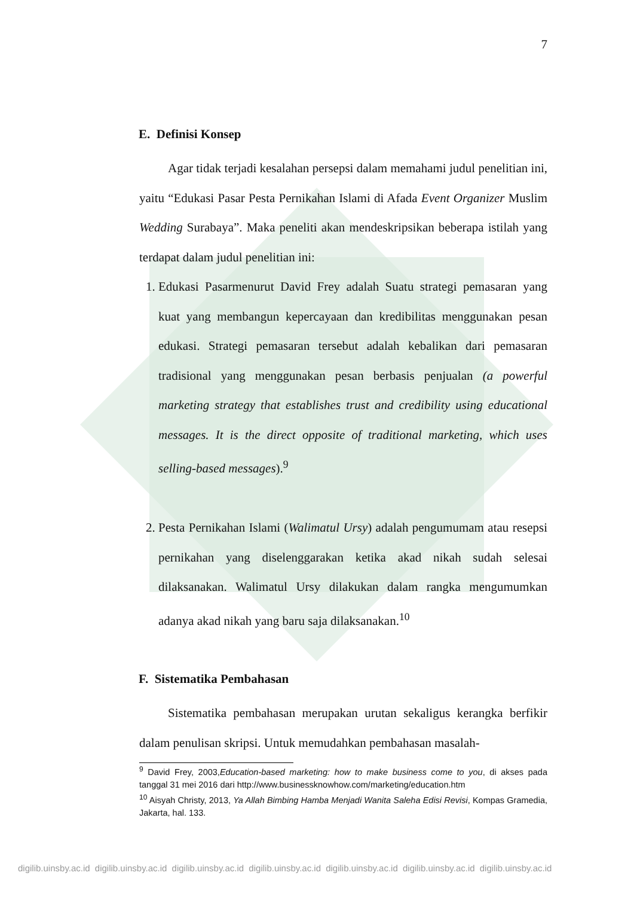7
E. Definisi Konsep
Agar tidak terjadi kesalahan persepsi dalam memahami judul penelitian ini, yaitu “Edukasi Pasar Pesta Pernikahan Islami di Afada Event Organizer Muslim Wedding Surabaya”. Maka peneliti akan mendeskripsikan beberapa istilah yang terdapat dalam judul penelitian ini:
1. Edukasi Pasarmenurut David Frey adalah Suatu strategi pemasaran yang kuat yang membangun kepercayaan dan kredibilitas menggunakan pesan edukasi. Strategi pemasaran tersebut adalah kebalikan dari pemasaran tradisional yang menggunakan pesan berbasis penjualan (a powerful marketing strategy that establishes trust and credibility using educational messages. It is the direct opposite of traditional marketing, which uses selling-based messages).<sup>9</sup>
2. Pesta Pernikahan Islami (Walimatul Ursy) adalah pengumumam atau resepsi pernikahan yang diselenggarakan ketika akad nikah sudah selesai dilaksanakan. Walimatul Ursy dilakukan dalam rangka mengumumkan adanya akad nikah yang baru saja dilaksanakan.<sup>10</sup>
F. Sistematika Pembahasan
Sistematika pembahasan merupakan urutan sekaligus kerangka berfikir dalam penulisan skripsi. Untuk memudahkan pembahasan masalah-
<sup>9</sup> David Frey, 2003,Education-based marketing: how to make business come to you, di akses pada tanggal 31 mei 2016 dari http://www.businessknowhow.com/marketing/education.htm
<sup>10</sup> Aisyah Christy, 2013, Ya Allah Bimbing Hamba Menjadi Wanita Saleha Edisi Revisi, Kompas Gramedia, Jakarta, hal. 133.
digilib.uinsby.ac.id digilib.uinsby.ac.id digilib.uinsby.ac.id digilib.uinsby.ac.id digilib.uinsby.ac.id digilib.uinsby.ac.id digilib.uinsby.ac.id